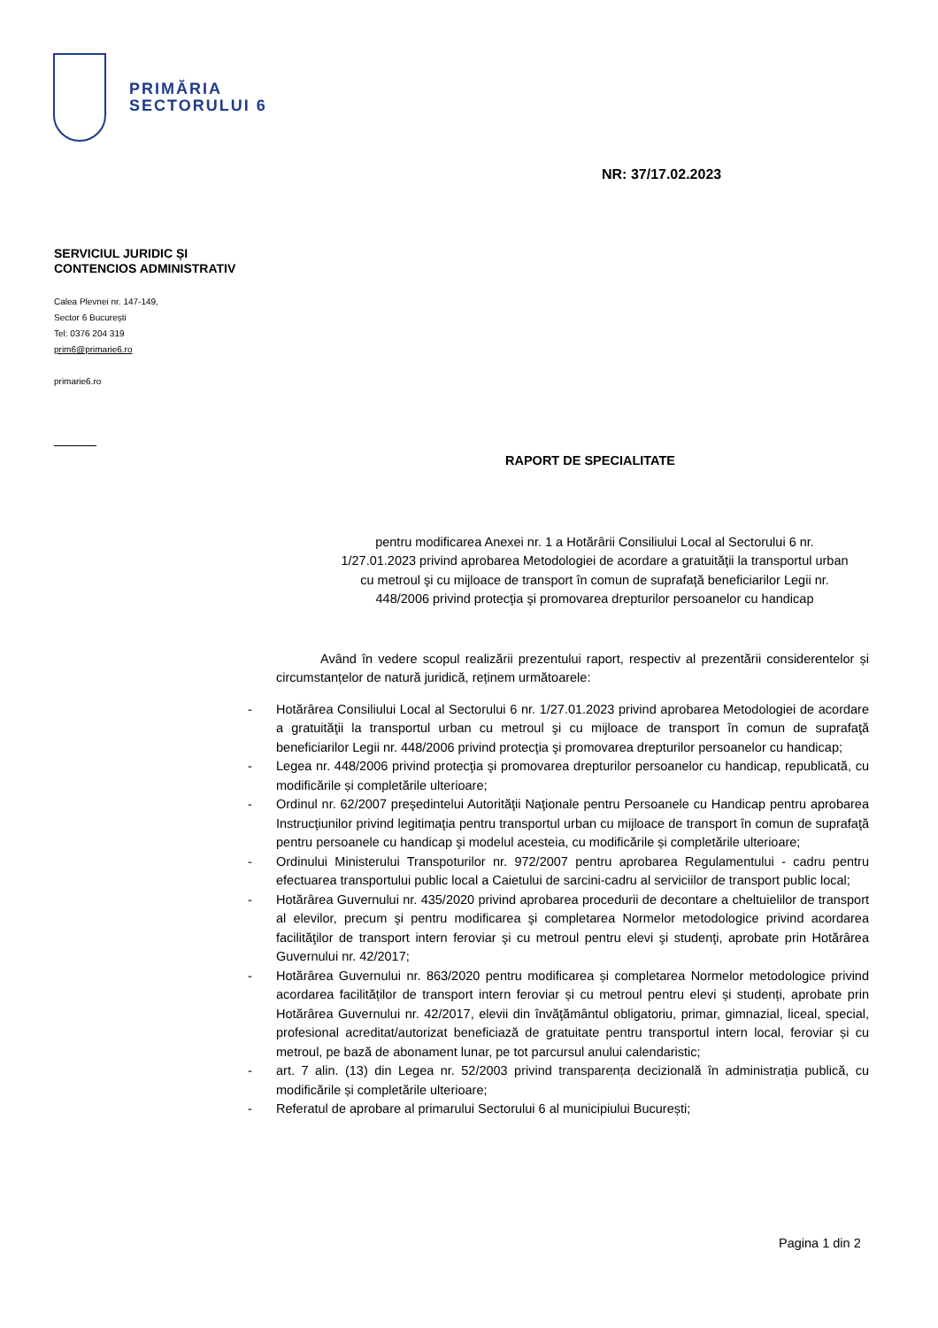PRIMĂRIA
SECTORULUI 6
NR: 37/17.02.2023
SERVICIUL JURIDIC ȘI
CONTENCIOS ADMINISTRATIV
Calea Plevnei nr. 147-149,
Sector 6 București
Tel: 0376 204 319
prim6@primarie6.ro
primarie6.ro
RAPORT DE SPECIALITATE
pentru modificarea Anexei nr. 1 a Hotărârii Consiliului Local al Sectorului 6 nr. 1/27.01.2023 privind aprobarea Metodologiei de acordare a gratuităţii la transportul urban cu metroul şi cu mijloace de transport în comun de suprafaţă beneficiarilor Legii nr. 448/2006 privind protecţia şi promovarea drepturilor persoanelor cu handicap
Având în vedere scopul realizării prezentului raport, respectiv al prezentării considerentelor și circumstanțelor de natură juridică, reținem următoarele:
- Hotărârea Consiliului Local al Sectorului 6 nr. 1/27.01.2023 privind aprobarea Metodologiei de acordare a gratuităţii la transportul urban cu metroul şi cu mijloace de transport în comun de suprafaţă beneficiarilor Legii nr. 448/2006 privind protecţia şi promovarea drepturilor persoanelor cu handicap;
- Legea nr. 448/2006 privind protecţia şi promovarea drepturilor persoanelor cu handicap, republicată, cu modificările și completările ulterioare;
- Ordinul nr. 62/2007 preşedintelui Autorităţii Naţionale pentru Persoanele cu Handicap pentru aprobarea Instrucţiunilor privind legitimaţia pentru transportul urban cu mijloace de transport în comun de suprafaţă pentru persoanele cu handicap şi modelul acesteia, cu modificările și completările ulterioare;
- Ordinului Ministerului Transpoturilor nr. 972/2007 pentru aprobarea Regulamentului - cadru pentru efectuarea transportului public local a Caietului de sarcini-cadru al serviciilor de transport public local;
- Hotărârea Guvernului nr. 435/2020 privind aprobarea procedurii de decontare a cheltuielilor de transport al elevilor, precum şi pentru modificarea şi completarea Normelor metodologice privind acordarea facilităţilor de transport intern feroviar şi cu metroul pentru elevi şi studenţi, aprobate prin Hotărârea Guvernului nr. 42/2017;
- Hotărârea Guvernului nr. 863/2020 pentru modificarea și completarea Normelor metodologice privind acordarea facilităților de transport intern feroviar și cu metroul pentru elevi și studenți, aprobate prin Hotărârea Guvernului nr. 42/2017, elevii din învăţământul obligatoriu, primar, gimnazial, liceal, special, profesional acreditat/autorizat beneficiază de gratuitate pentru transportul intern local, feroviar și cu metroul, pe bază de abonament lunar, pe tot parcursul anului calendaristic;
- art. 7 alin. (13) din Legea nr. 52/2003 privind transparența decizională în administrația publică, cu modificările și completările ulterioare;
- Referatul de aprobare al primarului Sectorului 6 al municipiului București;
Pagina 1 din 2